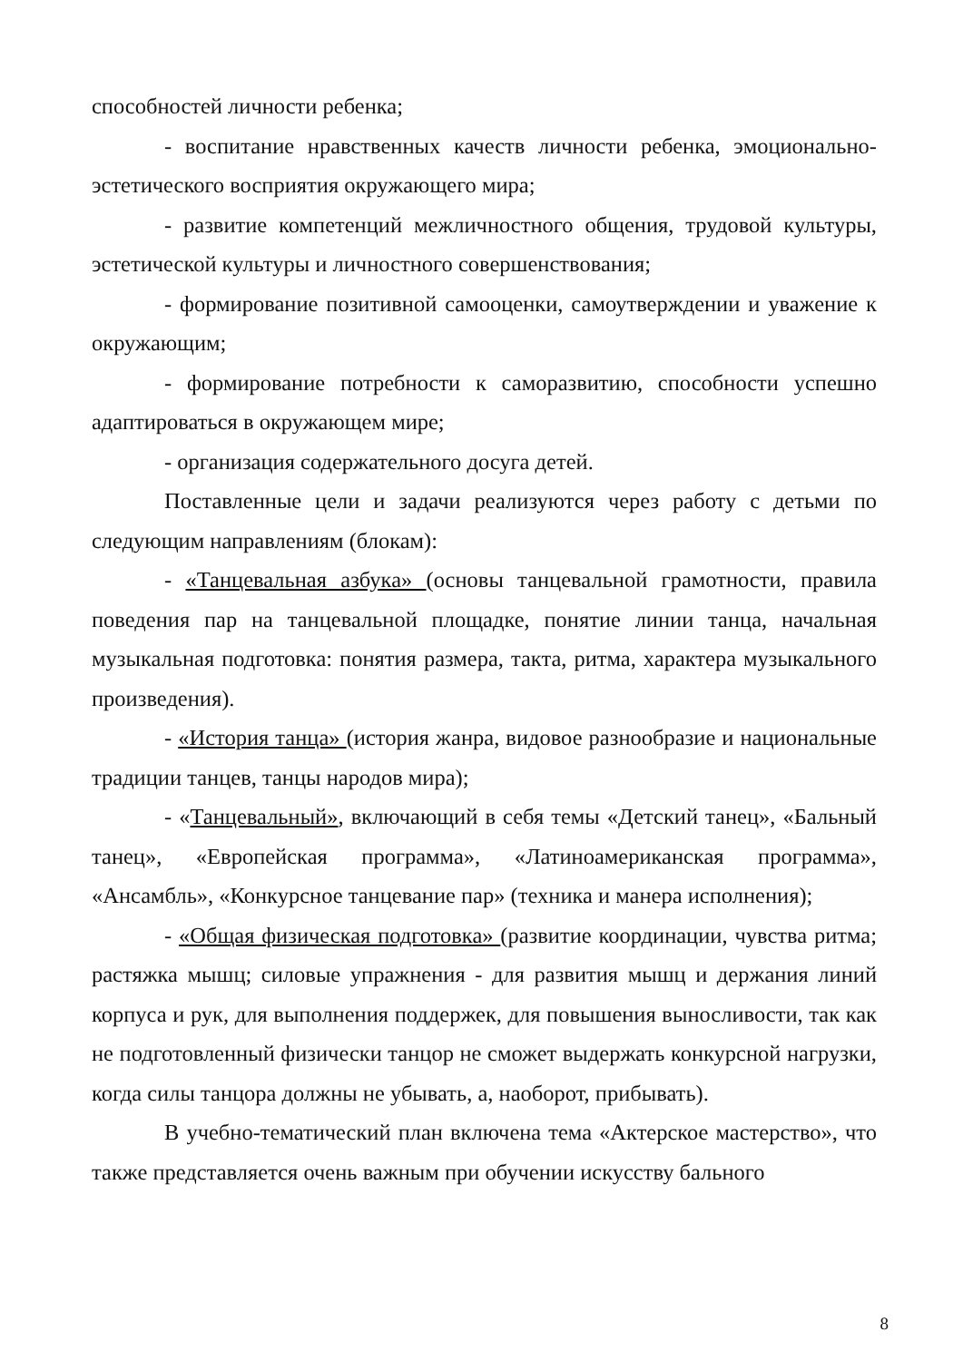способностей личности ребенка;
- воспитание нравственных качеств личности ребенка, эмоционально-эстетического восприятия окружающего мира;
- развитие компетенций межличностного общения, трудовой культуры, эстетической культуры и личностного совершенствования;
- формирование позитивной самооценки, самоутверждении и уважение к окружающим;
- формирование потребности к саморазвитию, способности успешно адаптироваться в окружающем мире;
- организация содержательного досуга детей.
Поставленные цели и задачи реализуются через работу с детьми по следующим направлениям (блокам):
- «Танцевальная азбука» (основы танцевальной грамотности, правила поведения пар на танцевальной площадке, понятие линии танца, начальная музыкальная подготовка: понятия размера, такта, ритма, характера музыкального произведения).
- «История танца» (история жанра, видовое разнообразие и национальные традиции танцев, танцы народов мира);
- «Танцевальный», включающий в себя темы «Детский танец», «Бальный танец», «Европейская программа», «Латиноамериканская программа», «Ансамбль», «Конкурсное танцевание пар» (техника и манера исполнения);
- «Общая физическая подготовка» (развитие координации, чувства ритма; растяжка мышц; силовые упражнения - для развития мышц и держания линий корпуса и рук, для выполнения поддержек, для повышения выносливости, так как не подготовленный физически танцор не сможет выдержать конкурсной нагрузки, когда силы танцора должны не убывать, а, наоборот, прибывать).
В учебно-тематический план включена тема «Актерское мастерство», что также представляется очень важным при обучении искусству бального
8